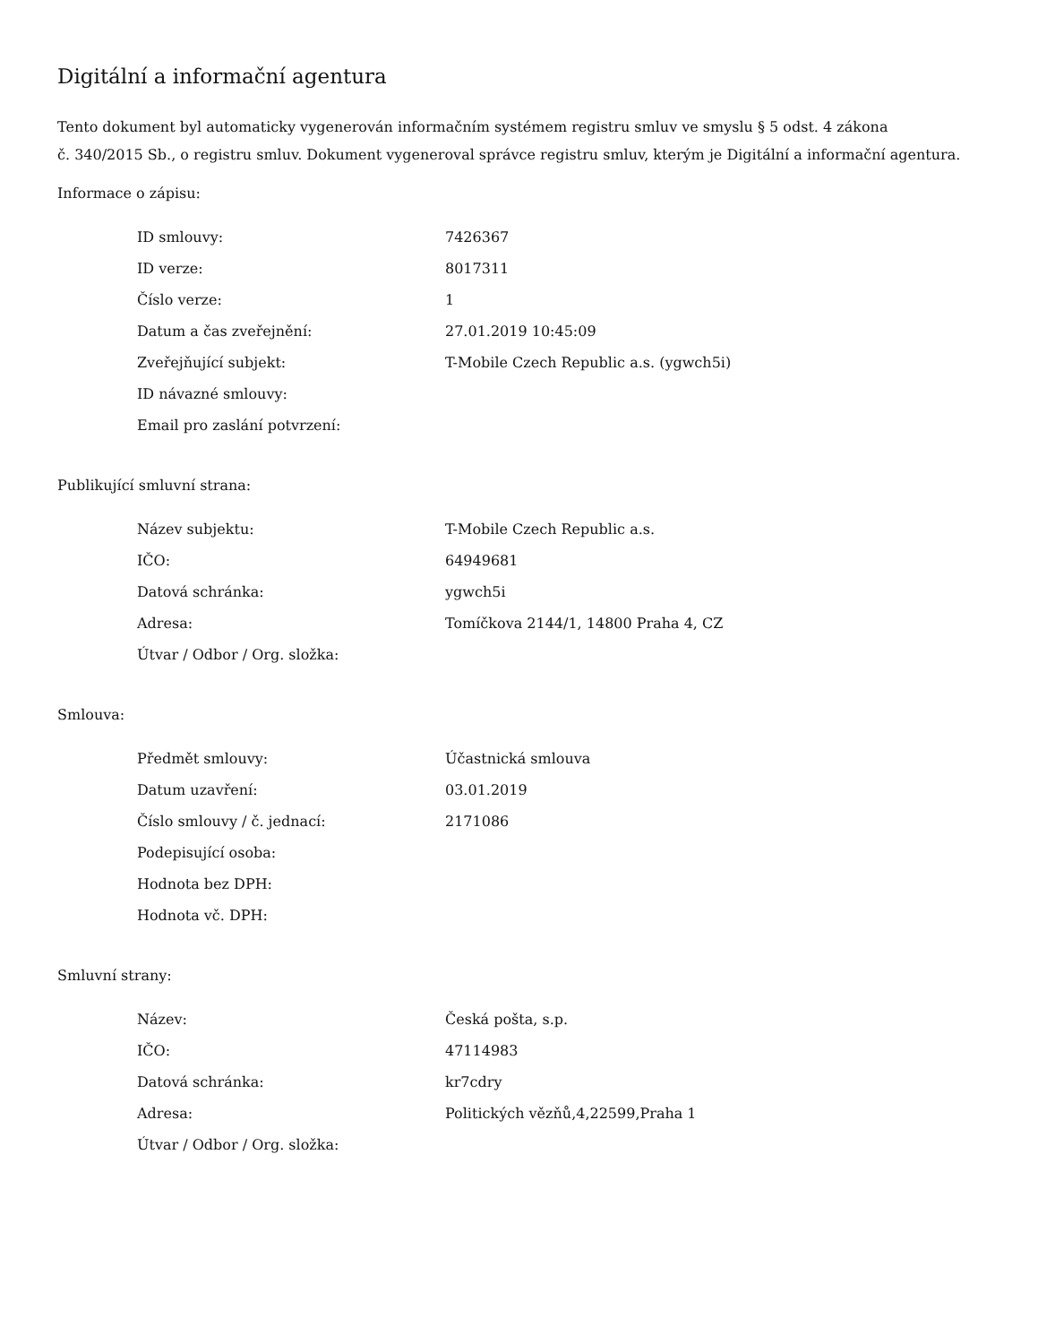Digitální a informační agentura
Tento dokument byl automaticky vygenerován informačním systémem registru smluv ve smyslu § 5 odst. 4 zákona
č. 340/2015 Sb., o registru smluv. Dokument vygeneroval správce registru smluv, kterým je Digitální a informační agentura.
Informace o zápisu:
| ID smlouvy: | 7426367 |
| ID verze: | 8017311 |
| Číslo verze: | 1 |
| Datum a čas zveřejnění: | 27.01.2019 10:45:09 |
| Zveřejňující subjekt: | T-Mobile Czech Republic a.s. (ygwch5i) |
| ID návazné smlouvy: | |
| Email pro zaslání potvrzení: | |
Publikující smluvní strana:
| Název subjektu: | T-Mobile Czech Republic a.s. |
| IČO: | 64949681 |
| Datová schránka: | ygwch5i |
| Adresa: | Tomíčkova 2144/1, 14800 Praha 4, CZ |
| Útvar / Odbor / Org. složka: | |
Smlouva:
| Předmět smlouvy: | Účastnická smlouva |
| Datum uzavření: | 03.01.2019 |
| Číslo smlouvy / č. jednací: | 2171086 |
| Podepisující osoba: | |
| Hodnota bez DPH: | |
| Hodnota vč. DPH: | |
Smluvní strany:
| Název: | Česká pošta, s.p. |
| IČO: | 47114983 |
| Datová schránka: | kr7cdry |
| Adresa: | Politických vězňů,4,22599,Praha 1 |
| Útvar / Odbor / Org. složka: | |